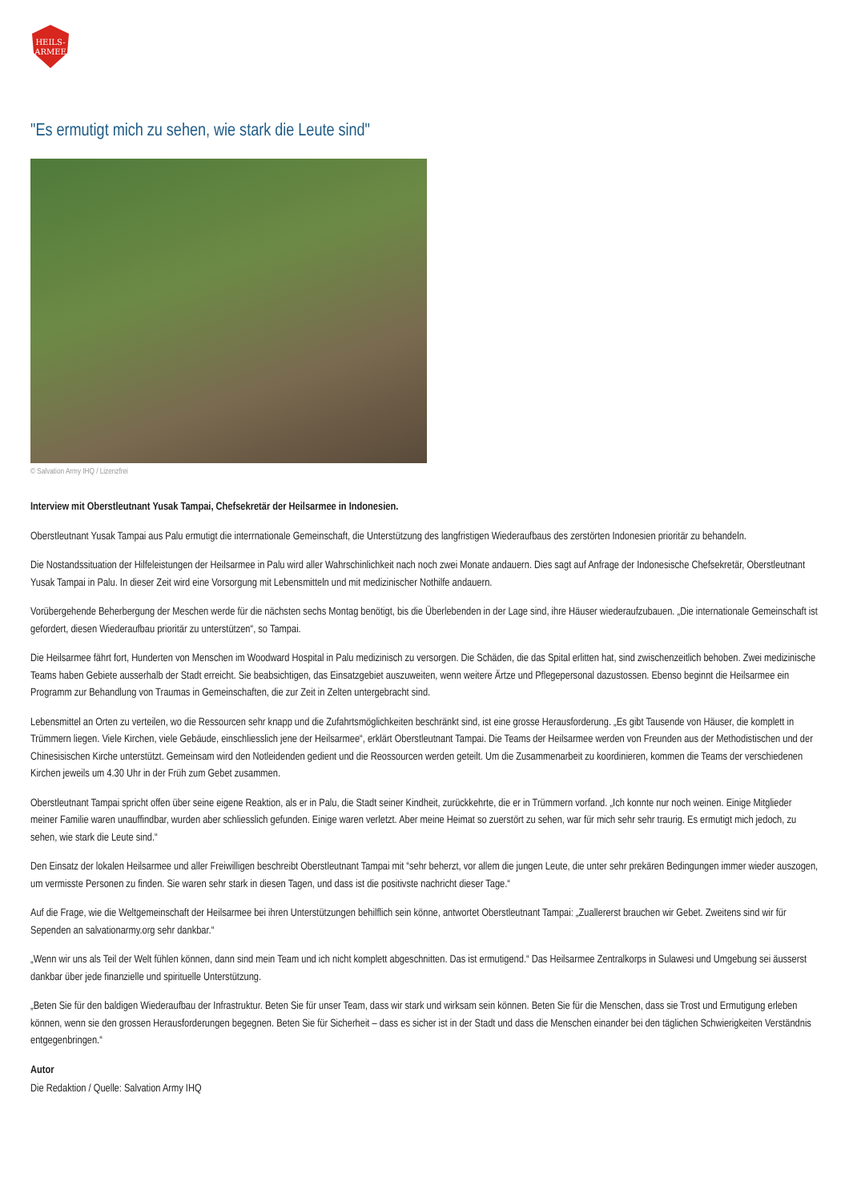HEILS-
ARMEE
"Es ermutigt mich zu sehen, wie stark die Leute sind"
© Salvation Army IHQ / Lizenzfrei
Interview mit Oberstleutnant Yusak Tampai, Chefsekretär der Heilsarmee in Indonesien.
Oberstleutnant Yusak Tampai aus Palu ermutigt die interrnationale Gemeinschaft, die Unterstützung des langfristigen Wiederaufbaus des zerstörten Indonesien prioritär zu behandeln.
Die Nostandssituation der Hilfeleistungen der Heilsarmee in Palu wird aller Wahrschinlichkeit nach noch zwei Monate andauern. Dies sagt auf Anfrage der Indonesische Chefsekretär, Oberstleutnant Yusak Tampai in Palu. In dieser Zeit wird eine Vorsorgung mit Lebensmitteln und mit medizinischer Nothilfe andauern.
Vorübergehende Beherbergung der Meschen werde für die nächsten sechs Montag benötigt, bis die Überlebenden in der Lage sind, ihre Häuser wiederaufzubauen. „Die internationale Gemeinschaft ist gefordert, diesen Wiederaufbau prioritär zu unterstützen“, so Tampai.
Die Heilsarmee fährt fort, Hunderten von Menschen im Woodward Hospital in Palu medizinisch zu versorgen. Die Schäden, die das Spital erlitten hat, sind zwischenzeitlich behoben. Zwei medizinische Teams haben Gebiete ausserhalb der Stadt erreicht. Sie beabsichtigen, das Einsatzgebiet auszuweiten, wenn weitere Ärtze und Pflegepersonal dazustossen. Ebenso beginnt die Heilsarmee ein Programm zur Behandlung von Traumas in Gemeinschaften, die zur Zeit in Zelten untergebracht sind.
Lebensmittel an Orten zu verteilen, wo die Ressourcen sehr knapp und die Zufahrtsmöglichkeiten beschränkt sind, ist eine grosse Herausforderung. „Es gibt Tausende von Häuser, die komplett in Trümmern liegen. Viele Kirchen, viele Gebäude, einschliesslich jene der Heilsarmee“, erklärt Oberstleutnant Tampai. Die Teams der Heilsarmee werden von Freunden aus der Methodistischen und der Chinesisischen Kirche unterstützt. Gemeinsam wird den Notleidenden gedient und die Reossourcen werden geteilt. Um die Zusammenarbeit zu koordinieren, kommen die Teams der verschiedenen Kirchen jeweils um 4.30 Uhr in der Früh zum Gebet zusammen.
Oberstleutnant Tampai spricht offen über seine eigene Reaktion, als er in Palu, die Stadt seiner Kindheit, zurückkehrte, die er in Trümmern vorfand. „Ich konnte nur noch weinen. Einige Mitglieder meiner Familie waren unauffindbar, wurden aber schliesslich gefunden. Einige waren verletzt. Aber meine Heimat so zuerstört zu sehen, war für mich sehr sehr traurig. Es ermutigt mich jedoch, zu sehen, wie stark die Leute sind.“
Den Einsatz der lokalen Heilsarmee und aller Freiwilligen beschreibt Oberstleutnant Tampai mit “sehr beherzt, vor allem die jungen Leute, die unter sehr prekären Bedingungen immer wieder auszogen, um vermisste Personen zu finden. Sie waren sehr stark in diesen Tagen, und dass ist die positivste nachricht dieser Tage.“
Auf die Frage, wie die Weltgemeinschaft der Heilsarmee bei ihren Unterstützungen behilflich sein könne, antwortet Oberstleutnant Tampai: „Zuallererst brauchen wir Gebet. Zweitens sind wir für Sependen an salvationarmy.org sehr dankbar.“
„Wenn wir uns als Teil der Welt fühlen können, dann sind mein Team und ich nicht komplett abgeschnitten. Das ist ermutigend.“ Das Heilsarmee Zentralkorps in Sulawesi und Umgebung sei äusserst dankbar über jede finanzielle und spirituelle Unterstützung.
„Beten Sie für den baldigen Wiederaufbau der Infrastruktur. Beten Sie für unser Team, dass wir stark und wirksam sein können. Beten Sie für die Menschen, dass sie Trost und Ermutigung erleben können, wenn sie den grossen Herausforderungen begegnen. Beten Sie für Sicherheit – dass es sicher ist in der Stadt und dass die Menschen einander bei den täglichen Schwierigkeiten Verständnis entgegenbringen.“
Autor
Die Redaktion / Quelle: Salvation Army IHQ